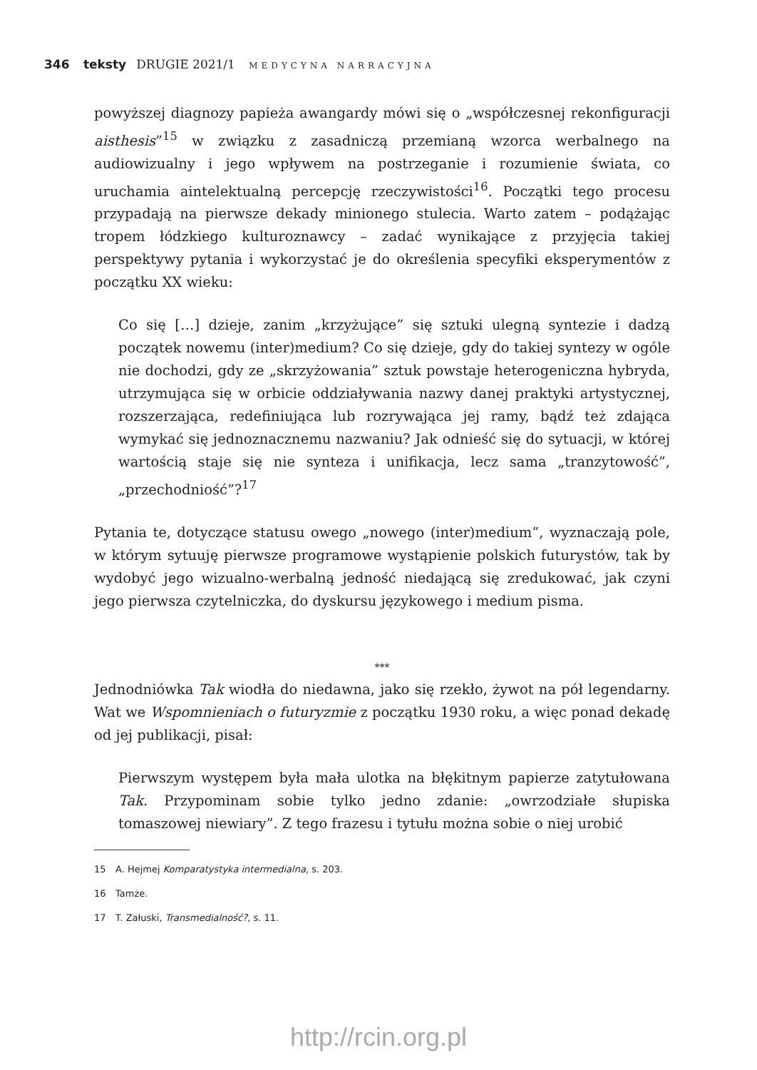346 teksty DRUGIE 2021/1 MEDYCYNA NARRACYJNA
powyższej diagnozy papieża awangardy mówi się o „współczesnej rekonfiguracji aisthesis”<sup>15</sup> w związku z zasadniczą przemianą wzorca werbalnego na audiowizualny i jego wpływem na postrzeganie i rozumienie świata, co uruchamia aintelektualną percepcję rzeczywistości<sup>16</sup>. Początki tego procesu przypadają na pierwsze dekady minionego stulecia. Warto zatem – podążając tropem łódzkiego kulturoznawcy – zadać wynikające z przyjęcia takiej perspektywy pytania i wykorzystać je do określenia specyfiki eksperymentów z początku XX wieku:
Co się […] dzieje, zanim „krzyżujące” się sztuki ulegną syntezie i dadzą początek nowemu (inter)medium? Co się dzieje, gdy do takiej syntezy w ogóle nie dochodzi, gdy ze „skrzyżowania” sztuk powstaje heterogeniczna hybryda, utrzymująca się w orbicie oddziaływania nazwy danej praktyki artystycznej, rozszerzająca, redefiniująca lub rozrywająca jej ramy, bądź też zdająca wymykać się jednoznacznemu nazwaniu? Jak odnieść się do sytuacji, w której wartością staje się nie synteza i unifikacja, lecz sama „tranzytowość”, „przechodniość”?<sup>17</sup>
Pytania te, dotyczące statusu owego „nowego (inter)medium”, wyznaczają pole, w którym sytuuję pierwsze programowe wystąpienie polskich futurystów, tak by wydobyć jego wizualno-werbalną jedność niedającą się zredukować, jak czyni jego pierwsza czytelniczka, do dyskursu językowego i medium pisma.
***
Jednodniówka Tak wiodła do niedawna, jako się rzekło, żywot na pół legendarny. Wat we Wspomnieniach o futuryzmie z początku 1930 roku, a więc ponad dekadę od jej publikacji, pisał:
Pierwszym występem była mała ulotka na błękitnym papierze zatytułowana Tak. Przypominam sobie tylko jedno zdanie: „owrzodziałe słupiska tomaszowej niewiary”. Z tego frazesu i tytułu można sobie o niej urobić
15 A. Hejmej Komparatystyka intermedialna, s. 203.
16 Tamże.
17 T. Załuski, Transmedialność?, s. 11.
http://rcin.org.pl